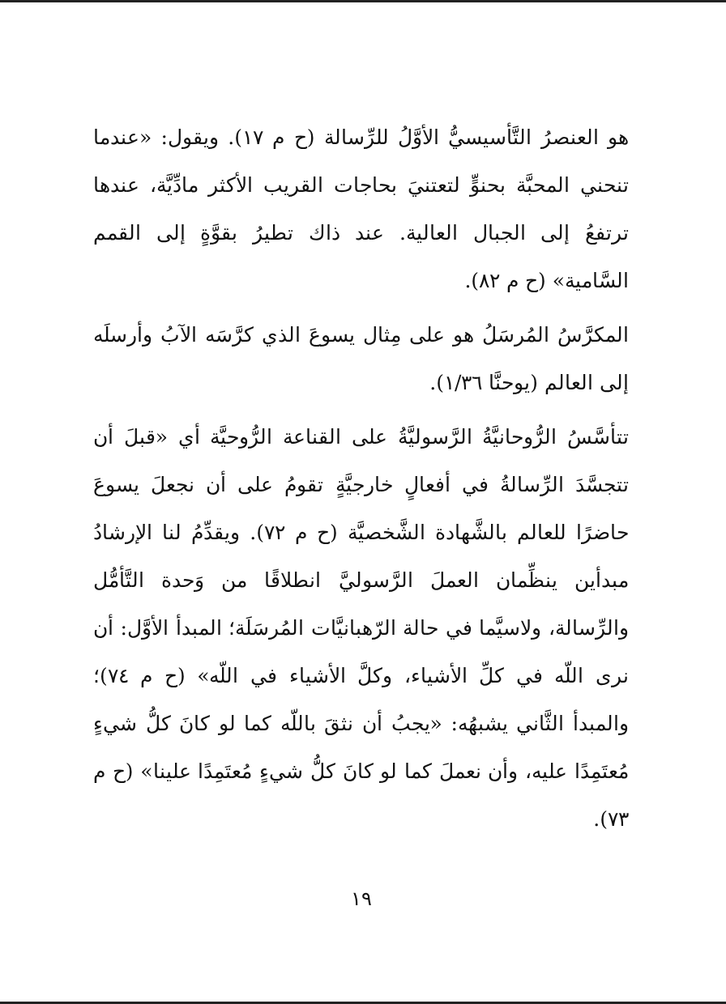هو العنصرُ التَّأسيسيُّ الأوَّلُ للرِّسالة (ح م ١٧). ويقول: «عندما تنحني المحبَّة بحنوٍّ لتعتنيَ بحاجات القريب الأكثر مادِّيَّة، عندها ترتفعُ إلى الجبال العالية. عند ذاك تطيرُ بقوَّةٍ إلى القمم السَّامية» (ح م ٨٢).
المكرَّسُ المُرسَلُ هو على مِثال يسوعَ الذي كرَّسَه الآبُ وأرسلَه إلى العالم (يوحنَّا ١/٣٦).
تتأسَّسُ الرُّوحانيَّةُ الرَّسوليَّةُ على القناعة الرُّوحيَّة أي «قبلَ أن تتجسَّدَ الرِّسالةُ في أفعالٍ خارجيَّةٍ تقومُ على أن نجعلَ يسوعَ حاضرًا للعالم بالشَّهادة الشَّخصيَّة (ح م ٧٢). ويقدِّمُ لنا الإرشادُ مبدأين ينظِّمان العملَ الرَّسوليَّ انطلاقًا من وَحدة التَّأمُّل والرِّسالة، ولاسيَّما في حالة الرّهبانيَّات المُرسَلَة؛ المبدأ الأوَّل: أن نرى اللّه في كلِّ الأشياء، وكلَّ الأشياء في اللّه» (ح م ٧٤)؛ والمبدأ الثَّاني يشبهُه: «يجبُ أن نثقَ باللّه كما لو كانَ كلُّ شيءٍ مُعتَمِدًا عليه، وأن نعملَ كما لو كانَ كلُّ شيءٍ مُعتَمِدًا علينا» (ح م ٧٣).
١٩